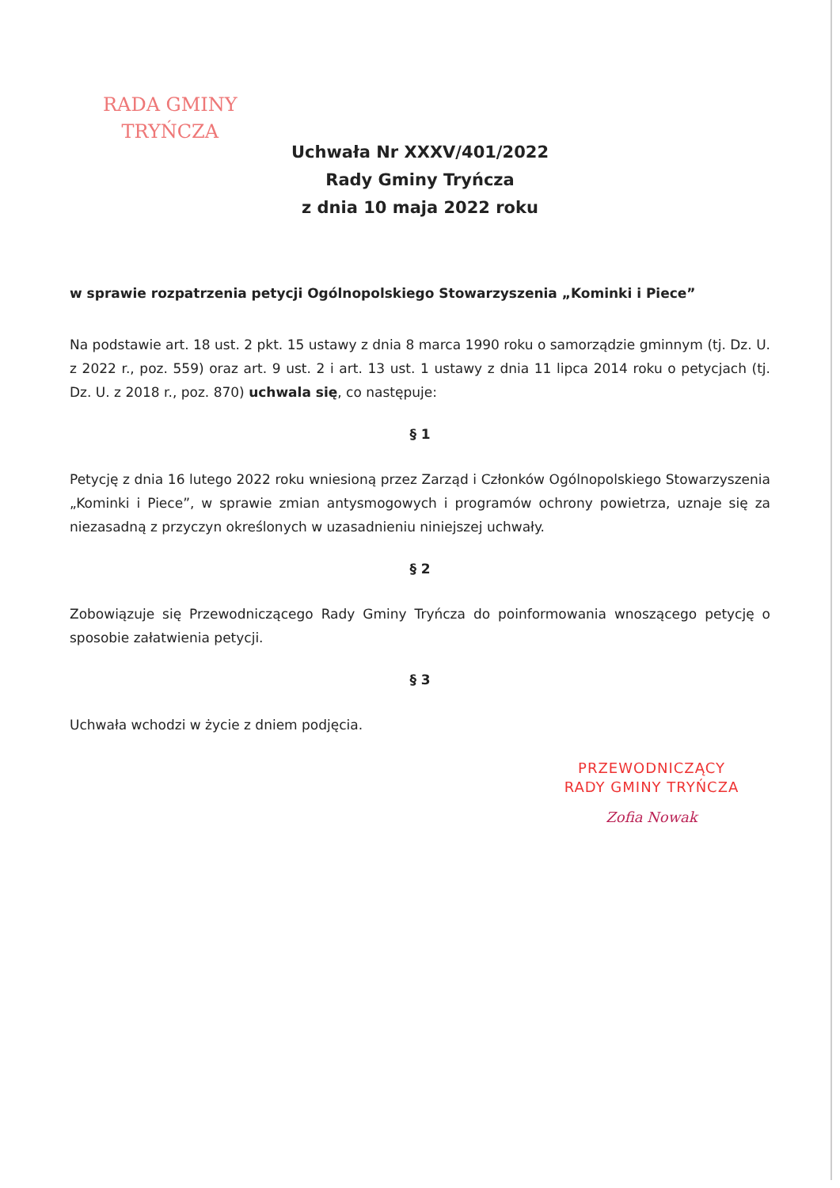RADA GMINY
TRYŃCZA
Uchwała Nr XXXV/401/2022
Rady Gminy Tryńcza
z dnia 10 maja 2022 roku
w sprawie rozpatrzenia petycji Ogólnopolskiego Stowarzyszenia „Kominki i Piece”
Na podstawie art. 18 ust. 2 pkt. 15 ustawy z dnia 8 marca 1990 roku o samorządzie gminnym (tj. Dz. U. z 2022 r., poz. 559) oraz art. 9 ust. 2 i art. 13 ust. 1 ustawy z dnia 11 lipca 2014 roku o petycjach (tj. Dz. U. z 2018 r., poz. 870) uchwala się, co następuje:
§ 1
Petycję z dnia 16 lutego 2022 roku wniesioną przez Zarząd i Członków Ogólnopolskiego Stowarzyszenia „Kominki i Piece”, w sprawie zmian antysmogowych i programów ochrony powietrza, uznaje się za niezasadną z przyczyn określonych w uzasadnieniu niniejszej uchwały.
§ 2
Zobowiązuje się Przewodniczącego Rady Gminy Tryńcza do poinformowania wnoszącego petycję o sposobie załatwienia petycji.
§ 3
Uchwała wchodzi w życie z dniem podjęcia.
PRZEWODNICZĄCY
RADY GMINY TRYŃCZA
Zofia Nowak